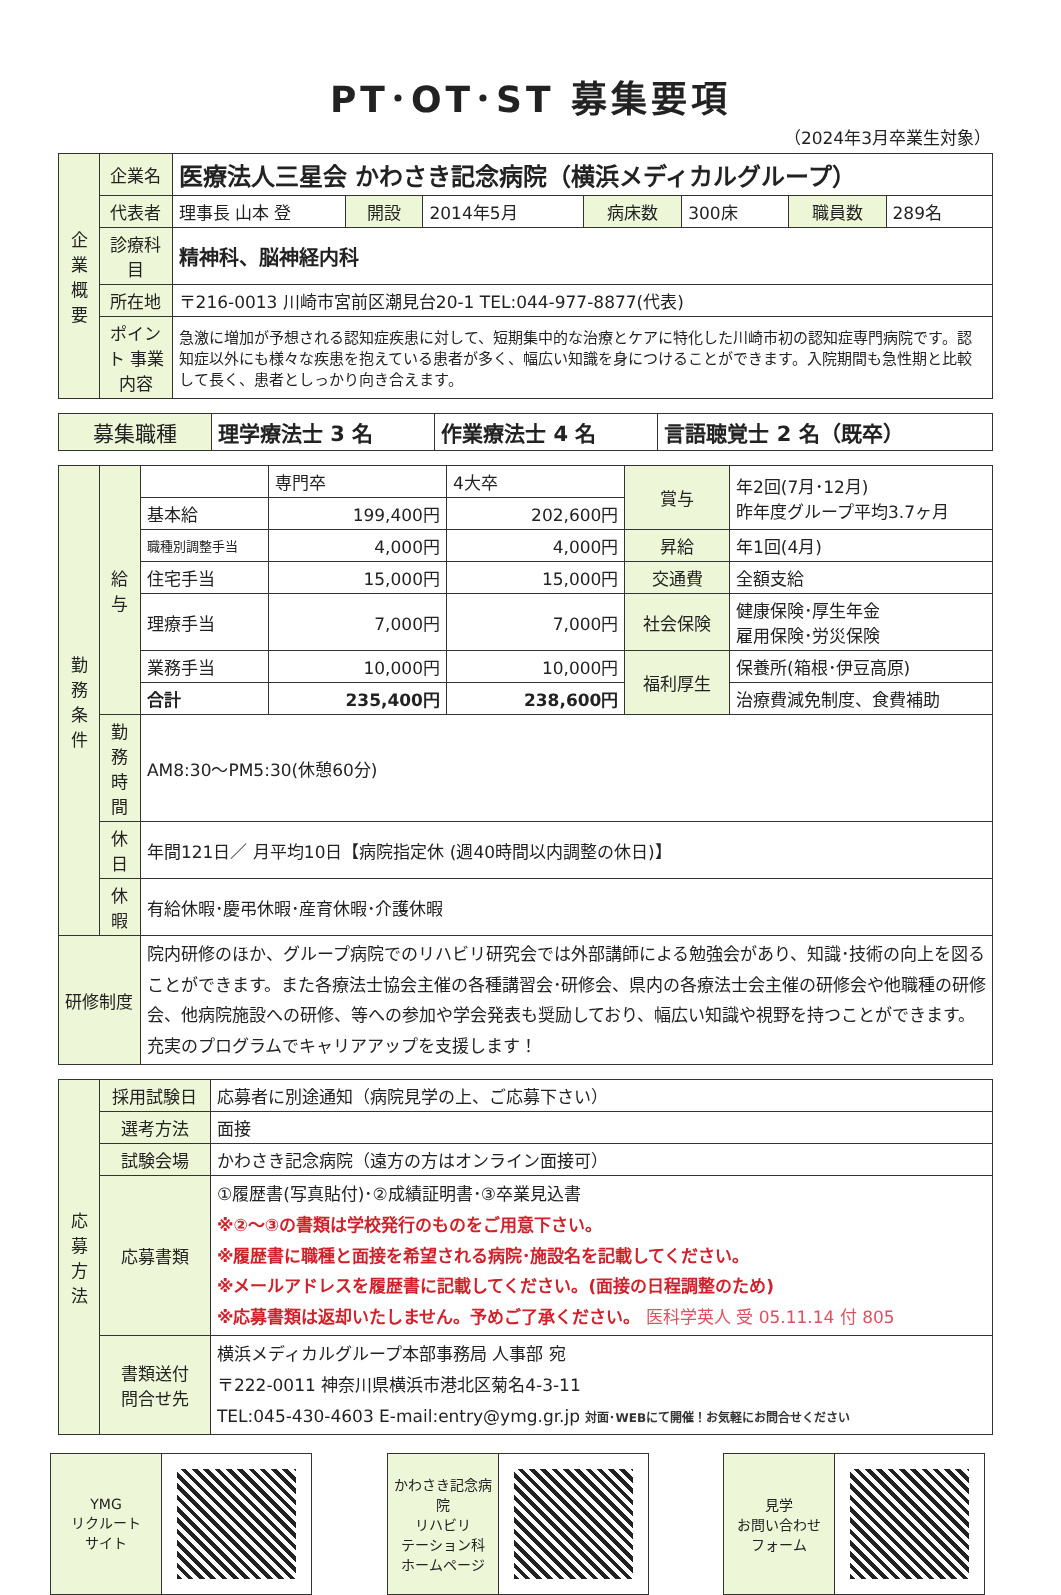PT･OT･ST 募集要項
（2024年3月卒業生対象）
| 企業概要 | 企業名 | 医療法人三星会 かわさき記念病院（横浜メディカルグループ） | | | | | | |
| | 代表者 | 理事長 山本 登 | 開設 | 2014年5月 | 病床数 | 300床 | 職員数 | 289名 |
| | 診療科目 | 精神科、脳神経内科 | | | | | | |
| | 所在地 | 〒216-0013 川崎市宮前区潮見台20-1 TEL:044-977-8877(代表) | | | | | | |
| | ポイント 事業内容 | 急激に増加が予想される認知症疾患に対して、短期集中的な治療とケアに特化した川崎市初の認知症専門病院です。認知症以外にも様々な疾患を抱えている患者が多く、幅広い知識を身につけることができます。入院期間も急性期と比較して長く、患者としっかり向き合えます。 | | | | | | |
| 募集職種 | 理学療法士 3 名 | 作業療法士 4 名 | 言語聴覚士 2 名（既卒） |
| 勤務条件 | 給与 | | 専門卒 | 4大卒 | 賞与 | 年2回(7月･12月) 昨年度グループ平均3.7ヶ月 |
| | | 基本給 | 199,400円 | 202,600円 | | |
| | | 職種別調整手当 | 4,000円 | 4,000円 | 昇給 | 年1回(4月) |
| | | 住宅手当 | 15,000円 | 15,000円 | 交通費 | 全額支給 |
| | | 理療手当 | 7,000円 | 7,000円 | 社会保険 | 健康保険･厚生年金 雇用保険･労災保険 |
| | | 業務手当 | 10,000円 | 10,000円 | 福利厚生 | 保養所(箱根･伊豆高原) |
| | | 合計 | 235,400円 | 238,600円 | | 治療費減免制度、食費補助 |
| | 勤務時間 | AM8:30～PM5:30(休憩60分) | | | | |
| | 休日 | 年間121日／ 月平均10日【病院指定休 (週40時間以内調整の休日)】 | | | | |
| | 休暇 | 有給休暇･慶弔休暇･産育休暇･介護休暇 | | | | |
| 研修制度 | | 院内研修のほか、グループ病院でのリハビリ研究会では外部講師による勉強会があり、知識･技術の向上を図ることができます。また各療法士協会主催の各種講習会･研修会、県内の各療法士会主催の研修会や他職種の研修会、他病院施設への研修、等への参加や学会発表も奨励しており、幅広い知識や視野を持つことができます。充実のプログラムでキャリアアップを支援します！ | | | | |
| 応募方法 | 採用試験日 | 応募者に別途通知（病院見学の上、ご応募下さい） |
| | 選考方法 | 面接 |
| | 試験会場 | かわさき記念病院（遠方の方はオンライン面接可） |
| | 応募書類 | ①履歴書(写真貼付)･②成績証明書･③卒業見込書 ※②～③の書類は学校発行のものをご用意下さい。 ※履歴書に職種と面接を希望される病院･施設名を記載してください。 ※メールアドレスを履歴書に記載してください。(面接の日程調整のため) ※応募書類は返却いたしません。予めご了承ください。 医科学英人 受 05.11.14 付 805 |
| | 書類送付 問合せ先 | 横浜メディカルグループ本部事務局 人事部 宛 〒222-0011 神奈川県横浜市港北区菊名4-3-11 TEL:045-430-4603 E-mail:entry@ymg.gr.jp 対面･WEBにて開催！お気軽にお問合せください |
YMG
リクルート
サイト
かわさき記念病院
リハビリ
テーション科
ホームページ
見学
お問い合わせ
フォーム